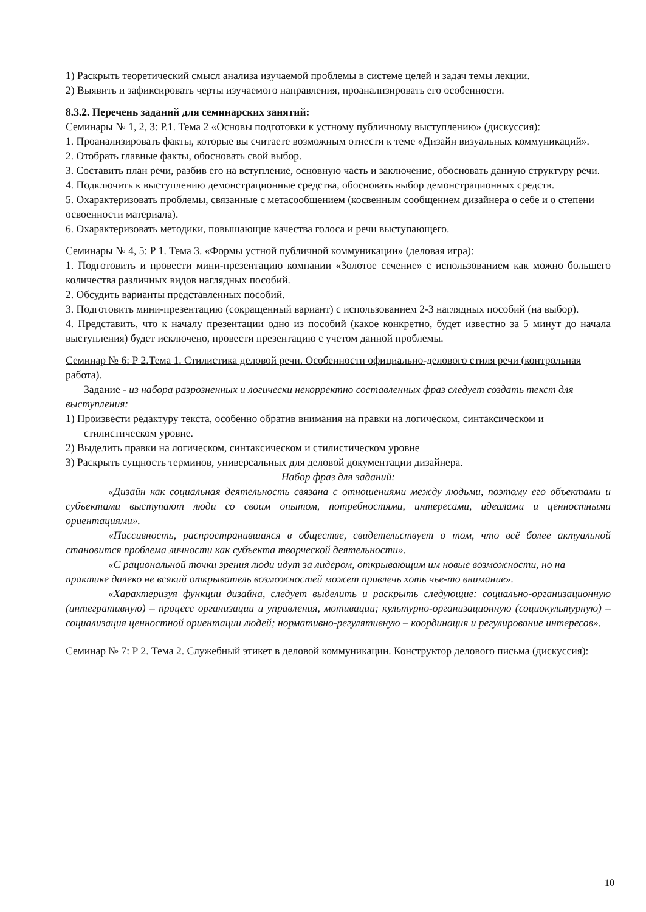1) Раскрыть теоретический смысл анализа изучаемой проблемы в системе целей и задач темы лекции.
2) Выявить и зафиксировать черты изучаемого направления, проанализировать его особенности.
8.3.2. Перечень заданий для семинарских занятий:
Семинары № 1, 2, 3: Р.1. Тема 2 «Основы подготовки к устному публичному выступлению» (дискуссия):
1. Проанализировать факты, которые вы считаете возможным отнести к теме «Дизайн визуальных коммуникаций».
2. Отобрать главные факты, обосновать свой выбор.
3. Составить план речи, разбив его на вступление, основную часть и заключение, обосновать данную структуру речи.
4. Подключить к выступлению демонстрационные средства, обосновать выбор демонстрационных средств.
5. Охарактеризовать проблемы, связанные с метасообщением (косвенным сообщением дизайнера о себе и о степени освоенности материала).
6. Охарактеризовать методики, повышающие качества голоса и речи выступающего.
Семинары № 4, 5: Р 1. Тема 3. «Формы устной публичной коммуникации» (деловая игра):
1. Подготовить и провести мини-презентацию компании «Золотое сечение» с использованием как можно большего количества различных видов наглядных пособий.
2. Обсудить варианты представленных пособий.
3. Подготовить мини-презентацию (сокращенный вариант) с использованием 2-3 наглядных пособий (на выбор).
4. Представить, что к началу презентации одно из пособий (какое конкретно, будет известно за 5 минут до начала выступления) будет исключено, провести презентацию с учетом данной проблемы.
Семинар № 6: Р 2.Тема 1. Стилистика деловой речи. Особенности официально-делового стиля речи (контрольная работа).
Задание - из набора разрозненных и логически некорректно составленных фраз следует создать текст для выступления:
1) Произвести редактуру текста, особенно обратив внимания на правки на логическом, синтаксическом и стилистическом уровне.
2) Выделить правки на логическом, синтаксическом и стилистическом уровне
3) Раскрыть сущность терминов, универсальных для деловой документации дизайнера.
Набор фраз для заданий:
«Дизайн как социальная деятельность связана с отношениями между людьми, поэтому его объектами и субъектами выступают люди со своим опытом, потребностями, интересами, идеалами и ценностными ориентациями».
«Пассивность, распространившаяся в обществе, свидетельствует о том, что всё более актуальной становится проблема личности как субъекта творческой деятельности».
«С рациональной точки зрения люди идут за лидером, открывающим им новые возможности, но на практике далеко не всякий открыватель возможностей может привлечь хоть чье-то внимание».
«Характеризуя функции дизайна, следует выделить и раскрыть следующие: социально-организационную (интегративную) – процесс организации и управления, мотивации; культурно-организационную (социокультурную) – социализация ценностной ориентации людей; нормативно-регулятивную – координация и регулирование интересов».
Семинар № 7: Р 2. Тема 2. Служебный этикет в деловой коммуникации. Конструктор делового письма (дискуссия):
10